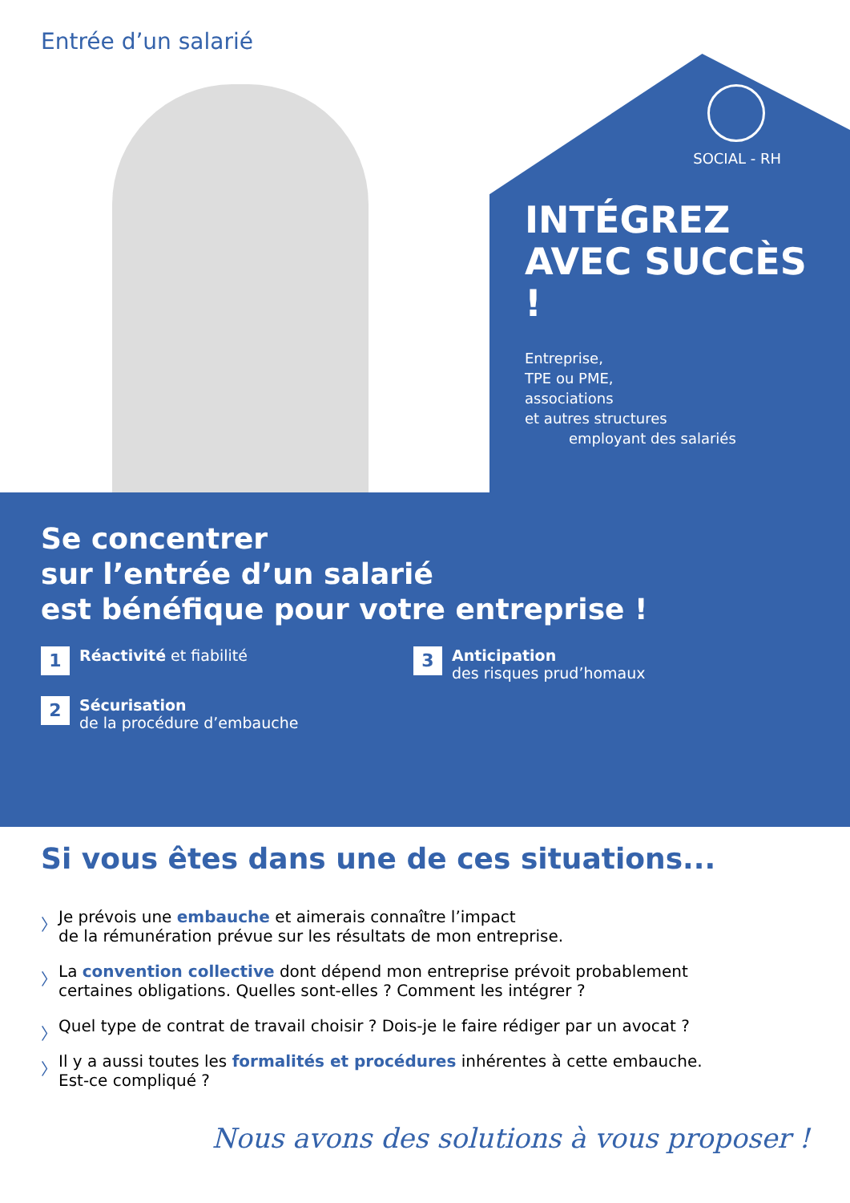Entrée d’un salarié
SOCIAL - RH
INTÉGREZ
AVEC SUCCÈS !
Entreprise,
TPE ou PME,
associations
et autres structures
employant des salariés
Se concentrer
sur l’entrée d’un salarié
est bénéfique pour votre entreprise !
1
Réactivité et fiabilité
2
Sécurisation
de la procédure d’embauche
3
Anticipation
des risques prud’homaux
Si vous êtes dans une de ces situations...
〉 Je prévois une embauche et aimerais connaître l’impact
de la rémunération prévue sur les résultats de mon entreprise.
〉 La convention collective dont dépend mon entreprise prévoit probablement
certaines obligations. Quelles sont-elles ? Comment les intégrer ?
〉 Quel type de contrat de travail choisir ? Dois-je le faire rédiger par un avocat ?
〉 Il y a aussi toutes les formalités et procédures inhérentes à cette embauche.
Est-ce compliqué ?
Nous avons des solutions à vous proposer !